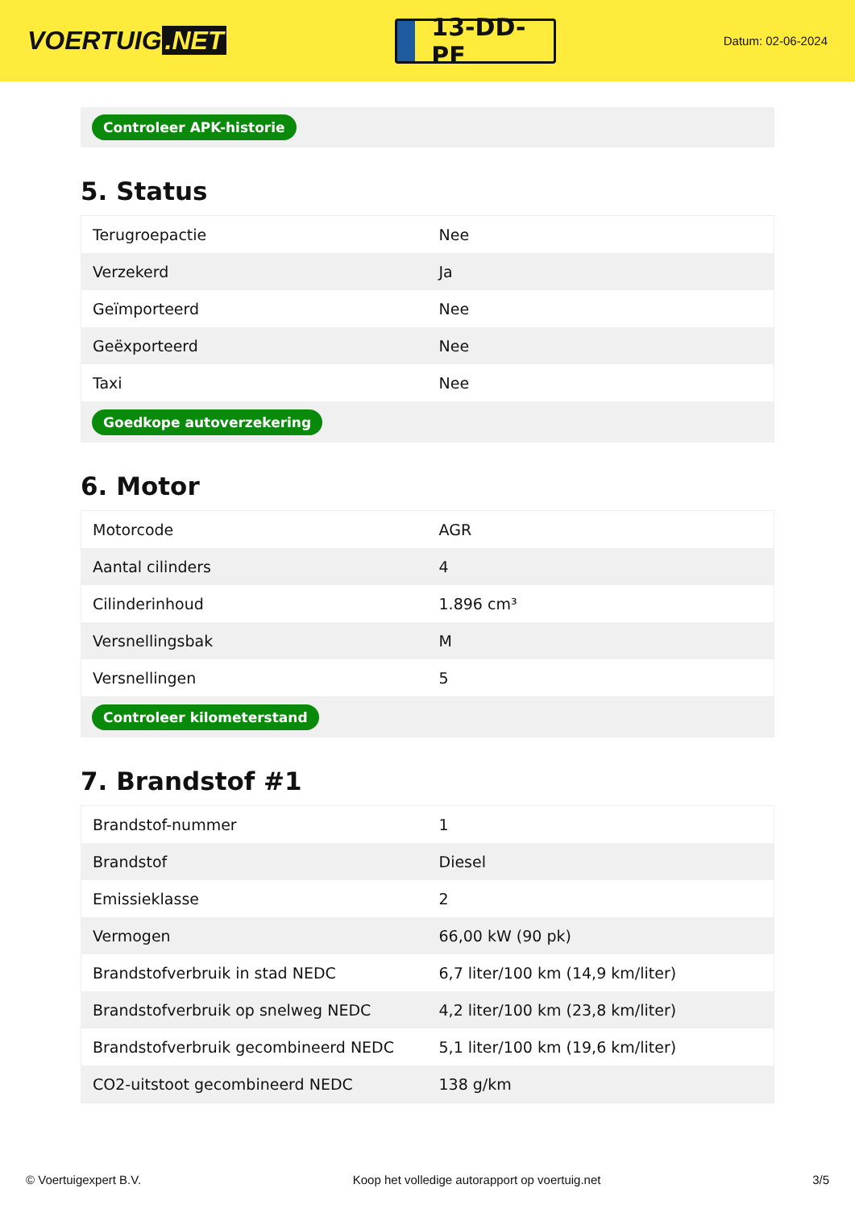VOERTUIG.NET
13-DD-PF
Datum: 02-06-2024
Controleer APK-historie
5. Status
| Terugroepactie | Nee |
| Verzekerd | Ja |
| Geïmporteerd | Nee |
| Geëxporteerd | Nee |
| Taxi | Nee |
Goedkope autoverzekering
6. Motor
| Motorcode | AGR |
| Aantal cilinders | 4 |
| Cilinderinhoud | 1.896 cm³ |
| Versnellingsbak | M |
| Versnellingen | 5 |
Controleer kilometerstand
7. Brandstof #1
| Brandstof-nummer | 1 |
| Brandstof | Diesel |
| Emissieklasse | 2 |
| Vermogen | 66,00 kW (90 pk) |
| Brandstofverbruik in stad NEDC | 6,7 liter/100 km (14,9 km/liter) |
| Brandstofverbruik op snelweg NEDC | 4,2 liter/100 km (23,8 km/liter) |
| Brandstofverbruik gecombineerd NEDC | 5,1 liter/100 km (19,6 km/liter) |
| CO2-uitstoot gecombineerd NEDC | 138 g/km |
© Voertuigexpert B.V. Koop het volledige autorapport op voertuig.net 3/5